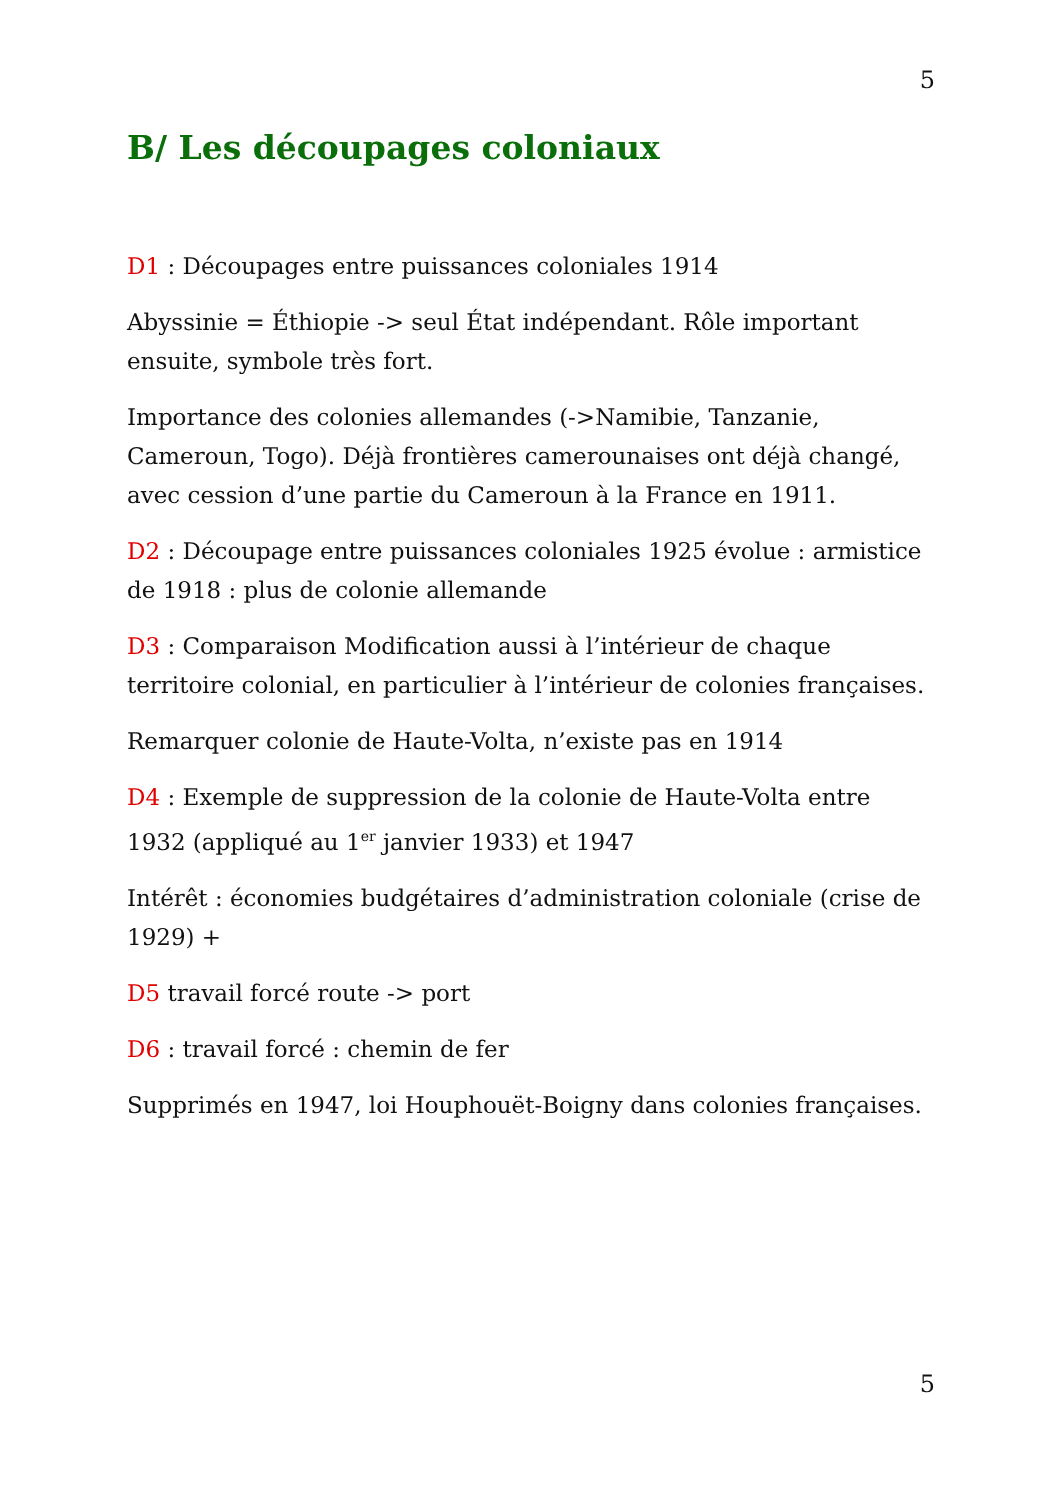5
B/ Les découpages coloniaux
D1 : Découpages entre puissances coloniales 1914
Abyssinie = Éthiopie -> seul État indépendant. Rôle important ensuite, symbole très fort.
Importance des colonies allemandes (->Namibie, Tanzanie, Cameroun, Togo). Déjà frontières camerounaises ont déjà changé, avec cession d’une partie du Cameroun à la France en 1911.
D2 : Découpage entre puissances coloniales 1925 évolue : armistice de 1918 : plus de colonie allemande
D3 : Comparaison Modification aussi à l’intérieur de chaque territoire colonial, en particulier à l’intérieur de colonies françaises.
Remarquer colonie de Haute-Volta, n’existe pas en 1914
D4 : Exemple de suppression de la colonie de Haute-Volta entre 1932 (appliqué au 1<sup>er</sup> janvier 1933) et 1947
Intérêt : économies budgétaires d’administration coloniale (crise de 1929) +
D5 travail forcé route -> port
D6 : travail forcé : chemin de fer
Supprimés en 1947, loi Houphouët-Boigny dans colonies françaises.
5